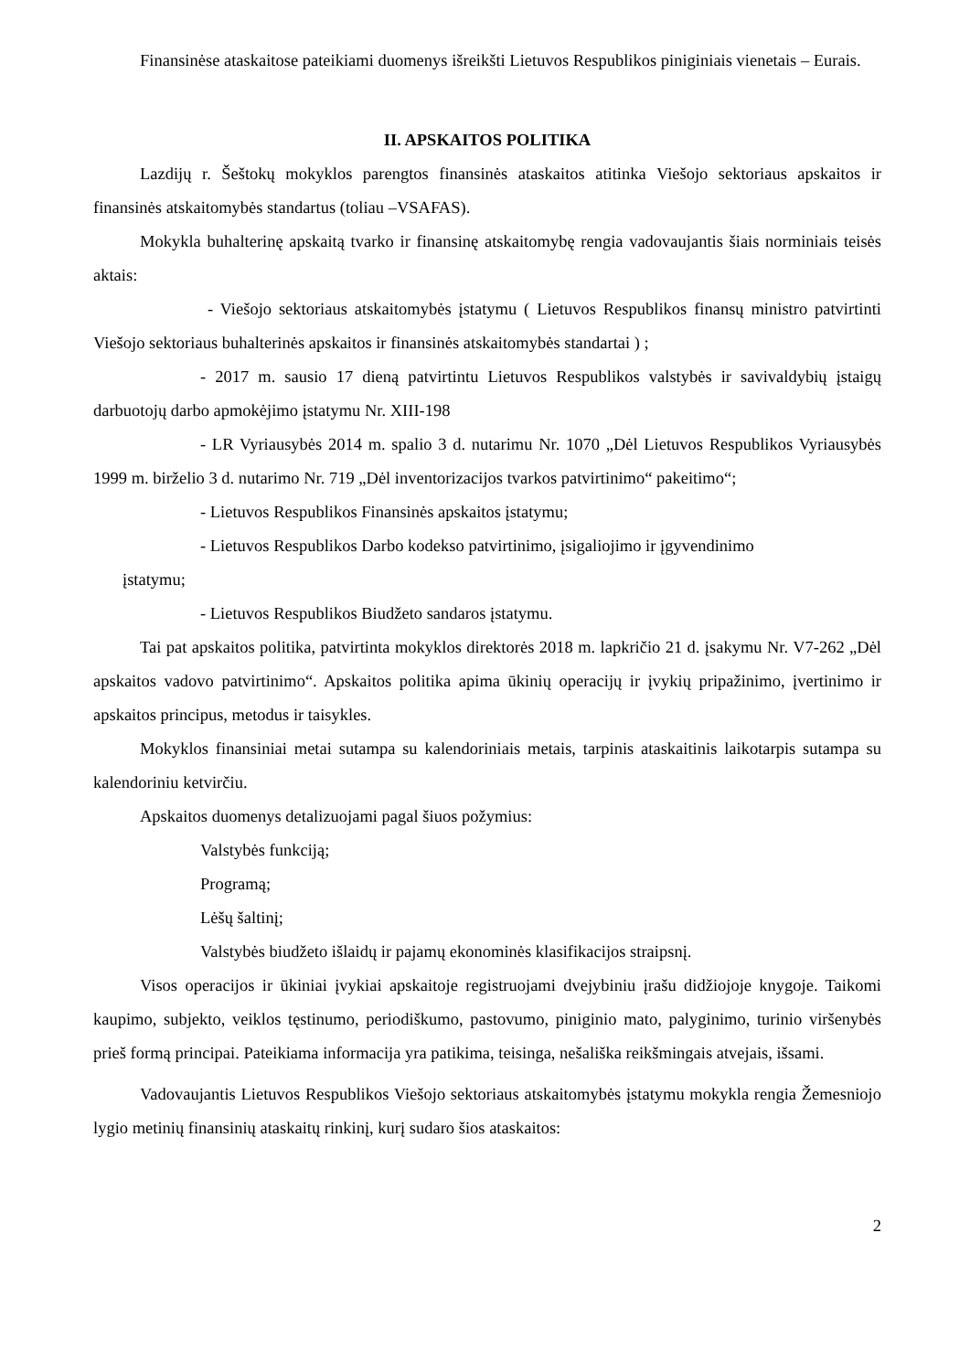Finansinėse ataskaitose pateikiami duomenys išreikšti Lietuvos Respublikos piniginiais vienetais – Eurais.
II. APSKAITOS POLITIKA
Lazdijų r. Šeštokų mokyklos parengtos finansinės ataskaitos atitinka Viešojo sektoriaus apskaitos ir finansinės atskaitomybės standartus (toliau –VSAFAS).
Mokykla buhalterinę apskaitą tvarko ir finansinę atskaitomybę rengia vadovaujantis šiais norminiais teisės aktais:
- Viešojo sektoriaus atskaitomybės įstatymu ( Lietuvos Respublikos finansų ministro patvirtinti Viešojo sektoriaus buhalterinės apskaitos ir finansinės atskaitomybės standartai ) ;
- 2017 m. sausio 17 dieną patvirtintu Lietuvos Respublikos valstybės ir savivaldybių įstaigų darbuotojų darbo apmokėjimo įstatymu Nr. XIII-198
- LR Vyriausybės 2014 m. spalio 3 d. nutarimu Nr. 1070 „Dėl Lietuvos Respublikos Vyriausybės 1999 m. birželio 3 d. nutarimo Nr. 719 „Dėl inventorizacijos tvarkos patvirtinimo“ pakeitimo“;
- Lietuvos Respublikos Finansinės apskaitos įstatymu;
- Lietuvos Respublikos Darbo kodekso patvirtinimo, įsigaliojimo ir įgyvendinimo
įstatymu;
- Lietuvos Respublikos Biudžeto sandaros įstatymu.
Tai pat apskaitos politika, patvirtinta mokyklos direktorės 2018 m. lapkričio 21 d. įsakymu Nr. V7-262 „Dėl apskaitos vadovo patvirtinimo“. Apskaitos politika apima ūkinių operacijų ir įvykių pripažinimo, įvertinimo ir apskaitos principus, metodus ir taisykles.
Mokyklos finansiniai metai sutampa su kalendoriniais metais, tarpinis ataskaitinis laikotarpis sutampa su kalendoriniu ketvirčiu.
Apskaitos duomenys detalizuojami pagal šiuos požymius:
Valstybės funkciją;
Programą;
Lėšų šaltinį;
Valstybės biudžeto išlaidų ir pajamų ekonominės klasifikacijos straipsnį.
Visos operacijos ir ūkiniai įvykiai apskaitoje registruojami dvejybiniu įrašu didžiojoje knygoje. Taikomi kaupimo, subjekto, veiklos tęstinumo, periodiškumo, pastovumo, piniginio mato, palyginimo, turinio viršenybės prieš formą principai. Pateikiama informacija yra patikima, teisinga, nešališka reikšmingais atvejais, išsami.
Vadovaujantis Lietuvos Respublikos Viešojo sektoriaus atskaitomybės įstatymu mokykla rengia Žemesniojo lygio metinių finansinių ataskaitų rinkinį, kurį sudaro šios ataskaitos:
2